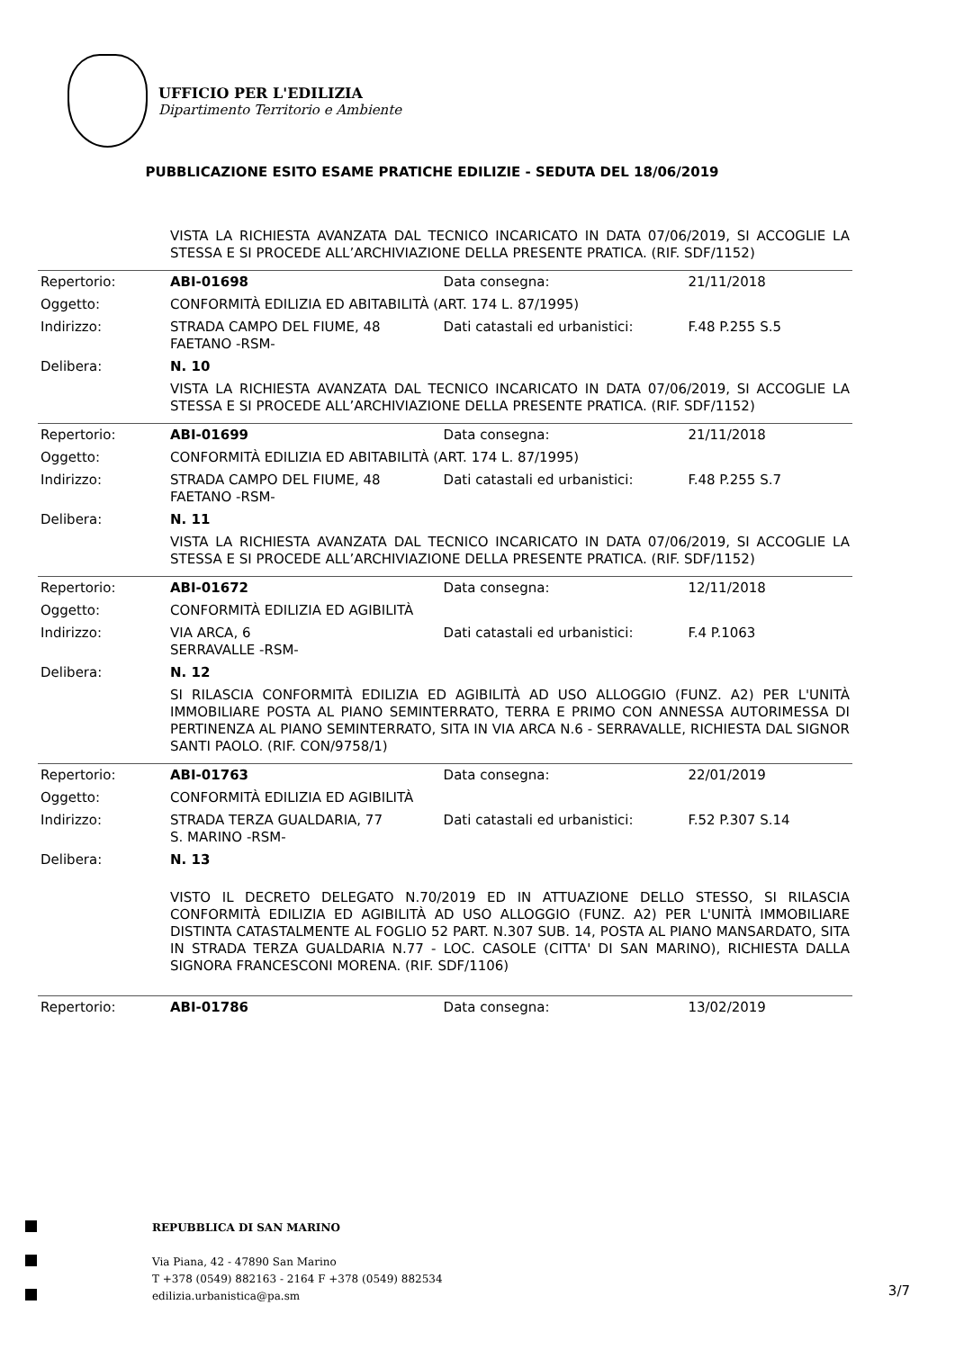UFFICIO PER L'EDILIZIA
Dipartimento Territorio e Ambiente
PUBBLICAZIONE ESITO ESAME PRATICHE EDILIZIE - SEDUTA DEL 18/06/2019
| | VISTA LA RICHIESTA AVANZATA DAL TECNICO INCARICATO IN DATA 07/06/2019, SI ACCOGLIE LA STESSA E SI PROCEDE ALL’ARCHIVIAZIONE DELLA PRESENTE PRATICA. (RIF. SDF/1152) | | |
| Repertorio: | ABI-01698 | Data consegna: | 21/11/2018 |
| Oggetto: | CONFORMITÀ EDILIZIA ED ABITABILITÀ (ART. 174 L. 87/1995) | | |
| Indirizzo: | STRADA CAMPO DEL FIUME, 48 FAETANO -RSM- | Dati catastali ed urbanistici: | F.48 P.255 S.5 |
| Delibera: | N. 10 | | |
| | VISTA LA RICHIESTA AVANZATA DAL TECNICO INCARICATO IN DATA 07/06/2019, SI ACCOGLIE LA STESSA E SI PROCEDE ALL’ARCHIVIAZIONE DELLA PRESENTE PRATICA. (RIF. SDF/1152) | | |
| Repertorio: | ABI-01699 | Data consegna: | 21/11/2018 |
| Oggetto: | CONFORMITÀ EDILIZIA ED ABITABILITÀ (ART. 174 L. 87/1995) | | |
| Indirizzo: | STRADA CAMPO DEL FIUME, 48 FAETANO -RSM- | Dati catastali ed urbanistici: | F.48 P.255 S.7 |
| Delibera: | N. 11 | | |
| | VISTA LA RICHIESTA AVANZATA DAL TECNICO INCARICATO IN DATA 07/06/2019, SI ACCOGLIE LA STESSA E SI PROCEDE ALL’ARCHIVIAZIONE DELLA PRESENTE PRATICA. (RIF. SDF/1152) | | |
| Repertorio: | ABI-01672 | Data consegna: | 12/11/2018 |
| Oggetto: | CONFORMITÀ EDILIZIA ED AGIBILITÀ | | |
| Indirizzo: | VIA ARCA, 6 SERRAVALLE -RSM- | Dati catastali ed urbanistici: | F.4 P.1063 |
| Delibera: | N. 12 | | |
| | SI RILASCIA CONFORMITÀ EDILIZIA ED AGIBILITÀ AD USO ALLOGGIO (FUNZ. A2) PER L'UNITÀ IMMOBILIARE POSTA AL PIANO SEMINTERRATO, TERRA E PRIMO CON ANNESSA AUTORIMESSA DI PERTINENZA AL PIANO SEMINTERRATO, SITA IN VIA ARCA N.6 - SERRAVALLE, RICHIESTA DAL SIGNOR SANTI PAOLO. (RIF. CON/9758/1) | | |
| Repertorio: | ABI-01763 | Data consegna: | 22/01/2019 |
| Oggetto: | CONFORMITÀ EDILIZIA ED AGIBILITÀ | | |
| Indirizzo: | STRADA TERZA GUALDARIA, 77 S. MARINO -RSM- | Dati catastali ed urbanistici: | F.52 P.307 S.14 |
| Delibera: | N. 13 | | |
| | VISTO IL DECRETO DELEGATO N.70/2019 ED IN ATTUAZIONE DELLO STESSO, SI RILASCIA CONFORMITÀ EDILIZIA ED AGIBILITÀ AD USO ALLOGGIO (FUNZ. A2) PER L'UNITÀ IMMOBILIARE DISTINTA CATASTALMENTE AL FOGLIO 52 PART. N.307 SUB. 14, POSTA AL PIANO MANSARDATO, SITA IN STRADA TERZA GUALDARIA N.77 - LOC. CASOLE (CITTA' DI SAN MARINO), RICHIESTA DALLA SIGNORA FRANCESCONI MORENA. (RIF. SDF/1106) | | |
| Repertorio: | ABI-01786 | Data consegna: | 13/02/2019 |
| | REPUBBLICA DI SAN MARINO Via Piana, 42 - 47890 San Marino T +378 (0549) 882163 - 2164 F +378 (0549) 882534 edilizia.urbanistica@pa.sm |
3/7